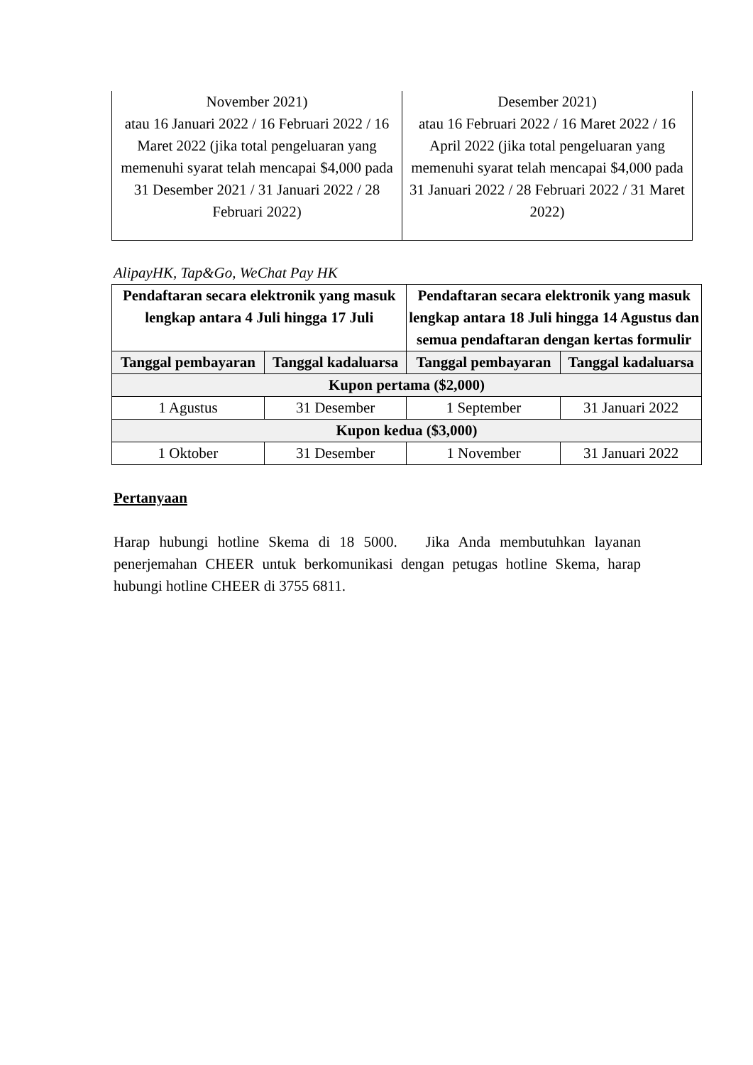| November 2021) atau 16 Januari 2022 / 16 Februari 2022 / 16 Maret 2022 (jika total pengeluaran yang memenuhi syarat telah mencapai $4,000 pada 31 Desember 2021 / 31 Januari 2022 / 28 Februari 2022) | Desember 2021) atau 16 Februari 2022 / 16 Maret 2022 / 16 April 2022 (jika total pengeluaran yang memenuhi syarat telah mencapai $4,000 pada 31 Januari 2022 / 28 Februari 2022 / 31 Maret 2022) |
AlipayHK, Tap&Go, WeChat Pay HK
| Pendaftaran secara elektronik yang masuk lengkap antara 4 Juli hingga 17 Juli | | Pendaftaran secara elektronik yang masuk lengkap antara 18 Juli hingga 14 Agustus dan semua pendaftaran dengan kertas formulir | |
| --- | --- | --- | --- |
| Tanggal pembayaran | Tanggal kadaluarsa | Tanggal pembayaran | Tanggal kadaluarsa |
| Kupon pertama ($2,000) | | | |
| 1 Agustus | 31 Desember | 1 September | 31 Januari 2022 |
| Kupon kedua ($3,000) | | | |
| 1 Oktober | 31 Desember | 1 November | 31 Januari 2022 |
Pertanyaan
Harap hubungi hotline Skema di 18 5000. Jika Anda membutuhkan layanan penerjemahan CHEER untuk berkomunikasi dengan petugas hotline Skema, harap hubungi hotline CHEER di 3755 6811.